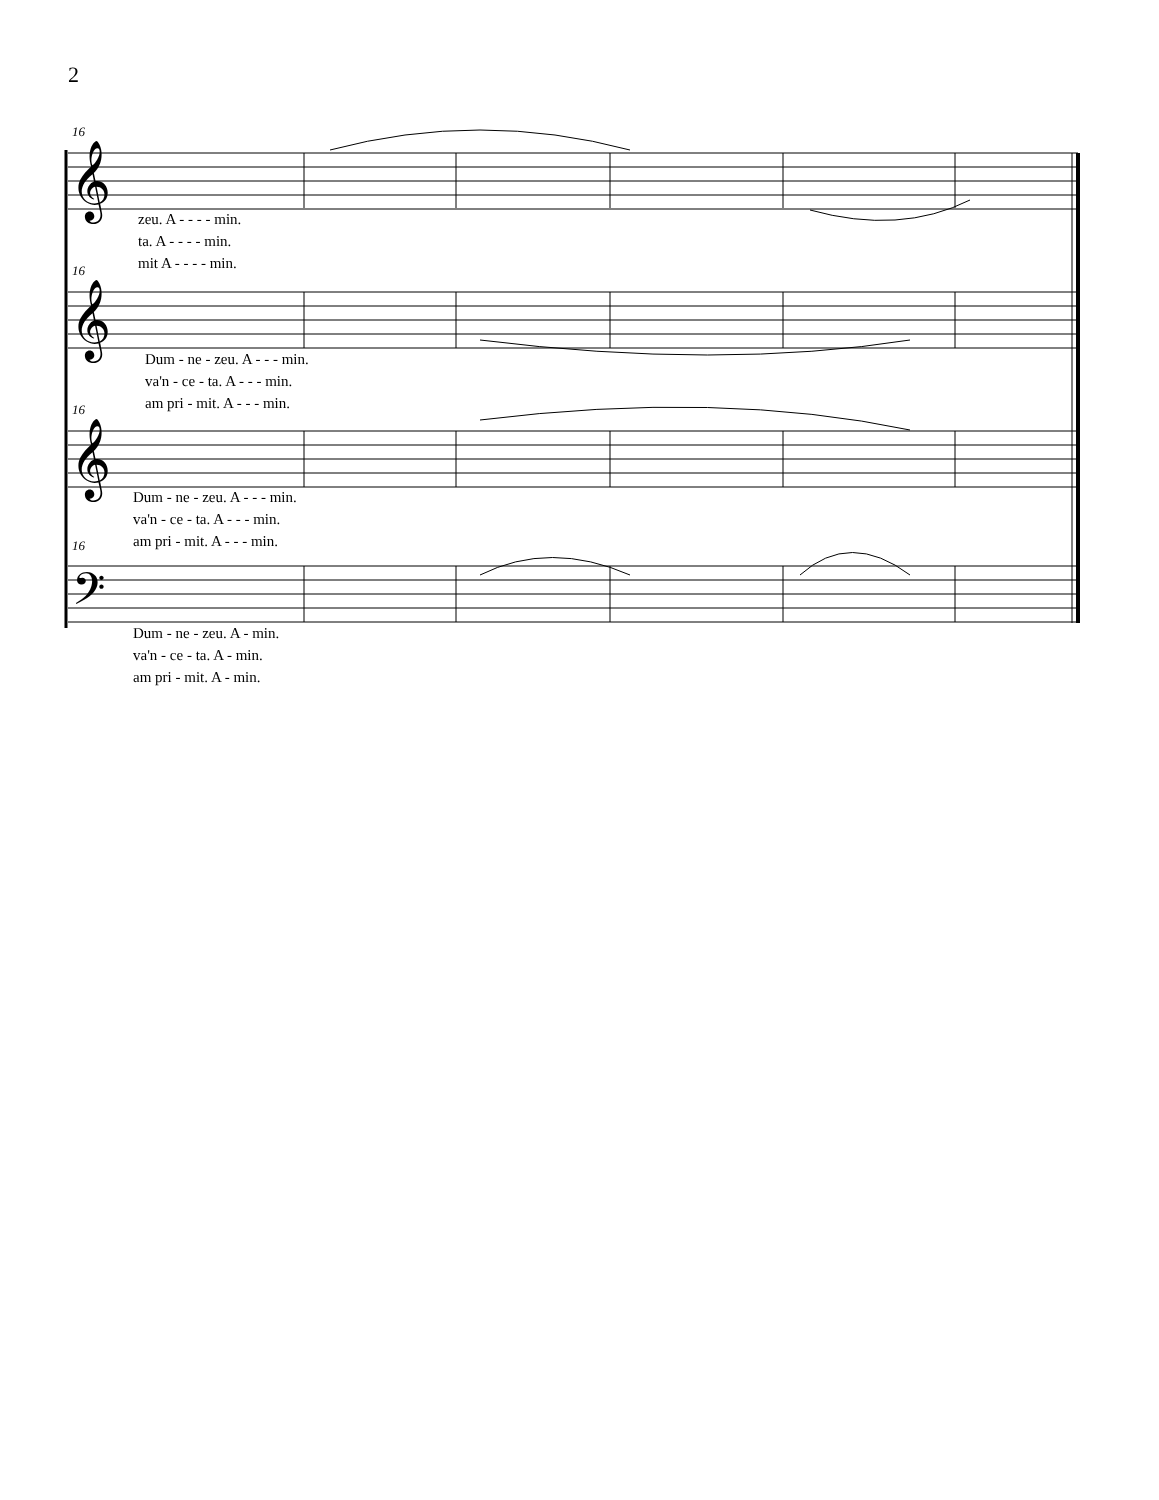2
16
16
16
16
𝄞
𝄞
𝄞
𝄢
zeu. A - - - - min.
ta. A - - - - min.
mit A - - - - min.
Dum - ne - zeu. A - - - min.
va'n - ce - ta. A - - - min.
am pri - mit. A - - - min.
Dum - ne - zeu. A - - - min.
va'n - ce - ta. A - - - min.
am pri - mit. A - - - min.
Dum - ne - zeu. A - min.
va'n - ce - ta. A - min.
am pri - mit. A - min.